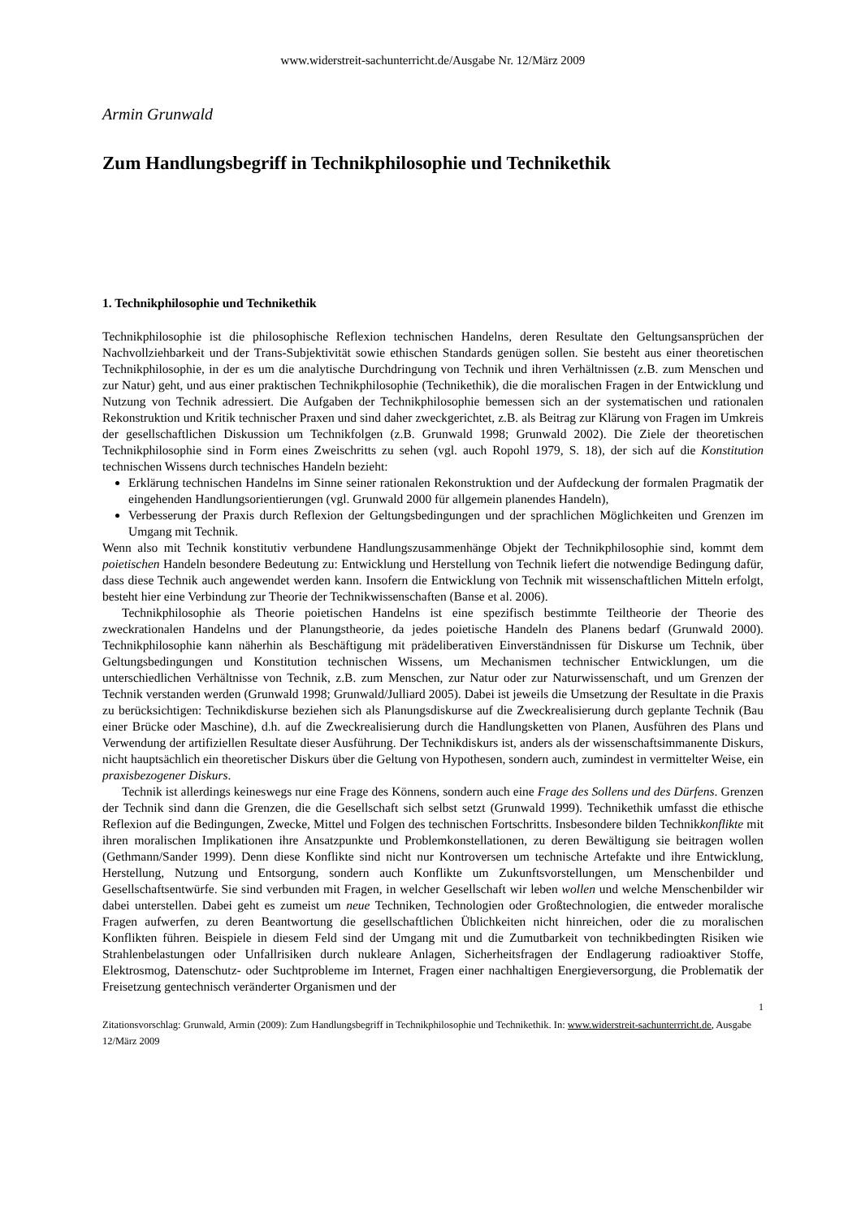www.widerstreit-sachunterricht.de/Ausgabe Nr. 12/März 2009
Armin Grunwald
Zum Handlungsbegriff in Technikphilosophie und Technikethik
1. Technikphilosophie und Technikethik
Technikphilosophie ist die philosophische Reflexion technischen Handelns, deren Resultate den Geltungsansprüchen der Nachvollziehbarkeit und der Trans-Subjektivität sowie ethischen Standards genügen sollen. Sie besteht aus einer theoretischen Technikphilosophie, in der es um die analytische Durchdringung von Technik und ihren Verhältnissen (z.B. zum Menschen und zur Natur) geht, und aus einer praktischen Technikphilosophie (Technikethik), die die moralischen Fragen in der Entwicklung und Nutzung von Technik adressiert. Die Aufgaben der Technikphilosophie bemessen sich an der systematischen und rationalen Rekonstruktion und Kritik technischer Praxen und sind daher zweckgerichtet, z.B. als Beitrag zur Klärung von Fragen im Umkreis der gesellschaftlichen Diskussion um Technikfolgen (z.B. Grunwald 1998; Grunwald 2002). Die Ziele der theoretischen Technikphilosophie sind in Form eines Zweischritts zu sehen (vgl. auch Ropohl 1979, S. 18), der sich auf die Konstitution technischen Wissens durch technisches Handeln bezieht:
Erklärung technischen Handelns im Sinne seiner rationalen Rekonstruktion und der Aufdeckung der formalen Pragmatik der eingehenden Handlungsorientierungen (vgl. Grunwald 2000 für allgemein planendes Handeln),
Verbesserung der Praxis durch Reflexion der Geltungsbedingungen und der sprachlichen Möglichkeiten und Grenzen im Umgang mit Technik.
Wenn also mit Technik konstitutiv verbundene Handlungszusammenhänge Objekt der Technikphilosophie sind, kommt dem poietischen Handeln besondere Bedeutung zu: Entwicklung und Herstellung von Technik liefert die notwendige Bedingung dafür, dass diese Technik auch angewendet werden kann. Insofern die Entwicklung von Technik mit wissenschaftlichen Mitteln erfolgt, besteht hier eine Verbindung zur Theorie der Technikwissenschaften (Banse et al. 2006).
Technikphilosophie als Theorie poietischen Handelns ist eine spezifisch bestimmte Teiltheorie der Theorie des zweckrationalen Handelns und der Planungstheorie, da jedes poietische Handeln des Planens bedarf (Grunwald 2000). Technikphilosophie kann näherhin als Beschäftigung mit prädeliberativen Einverständnissen für Diskurse um Technik, über Geltungsbedingungen und Konstitution technischen Wissens, um Mechanismen technischer Entwicklungen, um die unterschiedlichen Verhältnisse von Technik, z.B. zum Menschen, zur Natur oder zur Naturwissenschaft, und um Grenzen der Technik verstanden werden (Grunwald 1998; Grunwald/Julliard 2005). Dabei ist jeweils die Umsetzung der Resultate in die Praxis zu berücksichtigen: Technikdiskurse beziehen sich als Planungsdiskurse auf die Zweckrealisierung durch geplante Technik (Bau einer Brücke oder Maschine), d.h. auf die Zweckrealisierung durch die Handlungsketten von Planen, Ausführen des Plans und Verwendung der artifiziellen Resultate dieser Ausführung. Der Technikdiskurs ist, anders als der wissenschaftsimmanente Diskurs, nicht hauptsächlich ein theoretischer Diskurs über die Geltung von Hypothesen, sondern auch, zumindest in vermittelter Weise, ein praxisbezogener Diskurs.
Technik ist allerdings keineswegs nur eine Frage des Könnens, sondern auch eine Frage des Sollens und des Dürfens. Grenzen der Technik sind dann die Grenzen, die die Gesellschaft sich selbst setzt (Grunwald 1999). Technikethik umfasst die ethische Reflexion auf die Bedingungen, Zwecke, Mittel und Folgen des technischen Fortschritts. Insbesondere bilden Technikkonflikte mit ihren moralischen Implikationen ihre Ansatzpunkte und Problemkonstellationen, zu deren Bewältigung sie beitragen wollen (Gethmann/Sander 1999). Denn diese Konflikte sind nicht nur Kontroversen um technische Artefakte und ihre Entwicklung, Herstellung, Nutzung und Entsorgung, sondern auch Konflikte um Zukunftsvorstellungen, um Menschenbilder und Gesellschaftsentwürfe. Sie sind verbunden mit Fragen, in welcher Gesellschaft wir leben wollen und welche Menschenbilder wir dabei unterstellen. Dabei geht es zumeist um neue Techniken, Technologien oder Großtechnologien, die entweder moralische Fragen aufwerfen, zu deren Beantwortung die gesellschaftlichen Üblichkeiten nicht hinreichen, oder die zu moralischen Konflikten führen. Beispiele in diesem Feld sind der Umgang mit und die Zumutbarkeit von technikbedingten Risiken wie Strahlenbelastungen oder Unfallrisiken durch nukleare Anlagen, Sicherheitsfragen der Endlagerung radioaktiver Stoffe, Elektrosmog, Datenschutz- oder Suchtprobleme im Internet, Fragen einer nachhaltigen Energieversorgung, die Problematik der Freisetzung gentechnisch veränderter Organismen und der
1
Zitationsvorschlag: Grunwald, Armin (2009): Zum Handlungsbegriff in Technikphilosophie und Technikethik. In: www.widerstreit-sachunterrricht.de, Ausgabe 12/März 2009